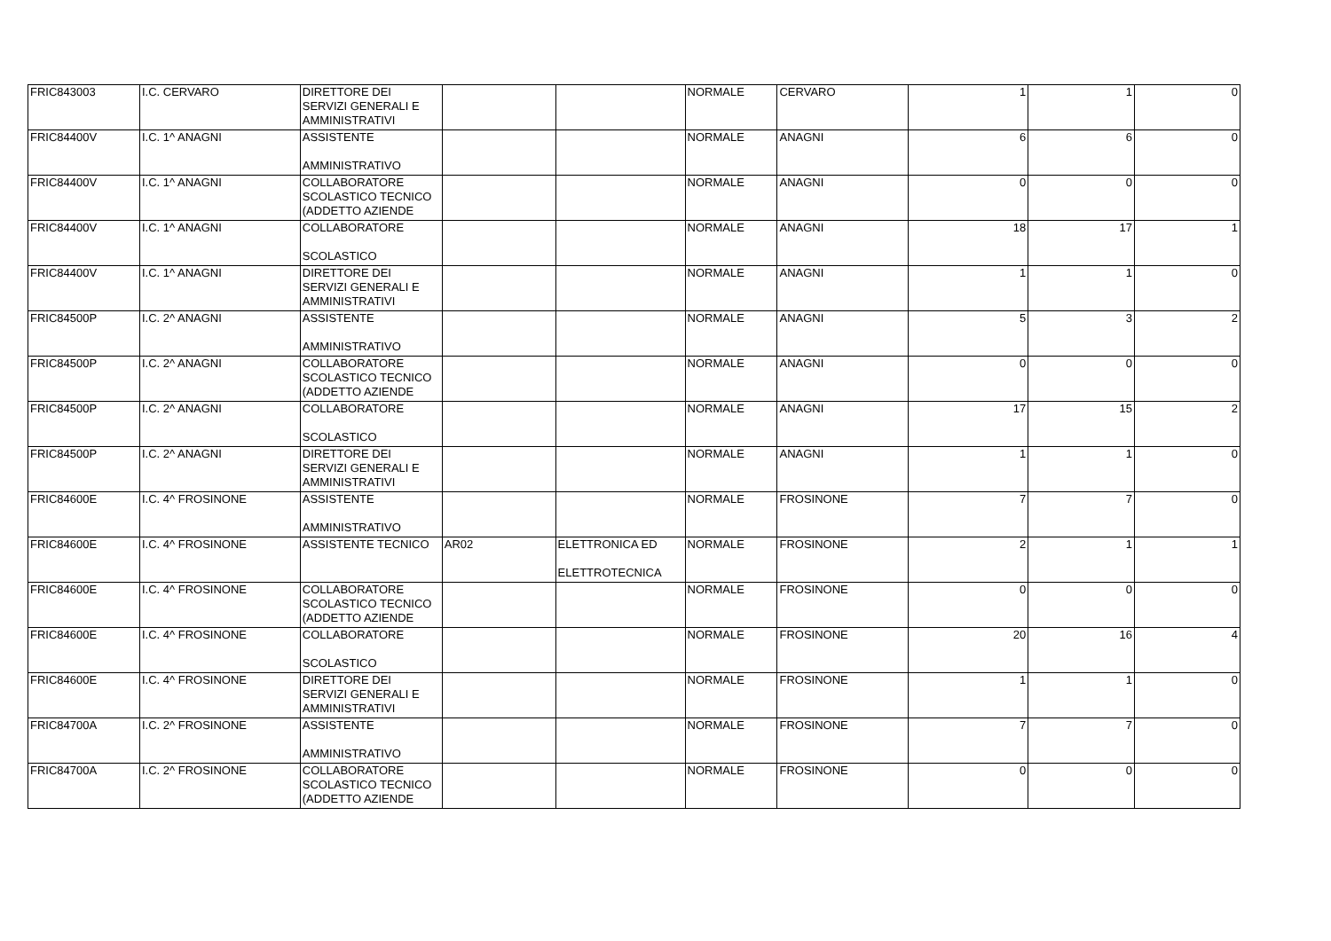| FRIC843003 | I.C. CERVARO | DIRETTORE DEI SERVIZI GENERALI E AMMINISTRATIVI | | | NORMALE | CERVARO | 1 | 1 | 0 |
| FRIC84400V | I.C. 1^ ANAGNI | ASSISTENTE AMMINISTRATIVO | | | NORMALE | ANAGNI | 6 | 6 | 0 |
| FRIC84400V | I.C. 1^ ANAGNI | COLLABORATORE SCOLASTICO TECNICO (ADDETTO AZIENDE | | | NORMALE | ANAGNI | 0 | 0 | 0 |
| FRIC84400V | I.C. 1^ ANAGNI | COLLABORATORE SCOLASTICO | | | NORMALE | ANAGNI | 18 | 17 | 1 |
| FRIC84400V | I.C. 1^ ANAGNI | DIRETTORE DEI SERVIZI GENERALI E AMMINISTRATIVI | | | NORMALE | ANAGNI | 1 | 1 | 0 |
| FRIC84500P | I.C. 2^ ANAGNI | ASSISTENTE AMMINISTRATIVO | | | NORMALE | ANAGNI | 5 | 3 | 2 |
| FRIC84500P | I.C. 2^ ANAGNI | COLLABORATORE SCOLASTICO TECNICO (ADDETTO AZIENDE | | | NORMALE | ANAGNI | 0 | 0 | 0 |
| FRIC84500P | I.C. 2^ ANAGNI | COLLABORATORE SCOLASTICO | | | NORMALE | ANAGNI | 17 | 15 | 2 |
| FRIC84500P | I.C. 2^ ANAGNI | DIRETTORE DEI SERVIZI GENERALI E AMMINISTRATIVI | | | NORMALE | ANAGNI | 1 | 1 | 0 |
| FRIC84600E | I.C. 4^ FROSINONE | ASSISTENTE AMMINISTRATIVO | | | NORMALE | FROSINONE | 7 | 7 | 0 |
| FRIC84600E | I.C. 4^ FROSINONE | ASSISTENTE TECNICO | AR02 | ELETTRONICA ED ELETTROTECNICA | NORMALE | FROSINONE | 2 | 1 | 1 |
| FRIC84600E | I.C. 4^ FROSINONE | COLLABORATORE SCOLASTICO TECNICO (ADDETTO AZIENDE | | | NORMALE | FROSINONE | 0 | 0 | 0 |
| FRIC84600E | I.C. 4^ FROSINONE | COLLABORATORE SCOLASTICO | | | NORMALE | FROSINONE | 20 | 16 | 4 |
| FRIC84600E | I.C. 4^ FROSINONE | DIRETTORE DEI SERVIZI GENERALI E AMMINISTRATIVI | | | NORMALE | FROSINONE | 1 | 1 | 0 |
| FRIC84700A | I.C. 2^ FROSINONE | ASSISTENTE AMMINISTRATIVO | | | NORMALE | FROSINONE | 7 | 7 | 0 |
| FRIC84700A | I.C. 2^ FROSINONE | COLLABORATORE SCOLASTICO TECNICO (ADDETTO AZIENDE | | | NORMALE | FROSINONE | 0 | 0 | 0 |